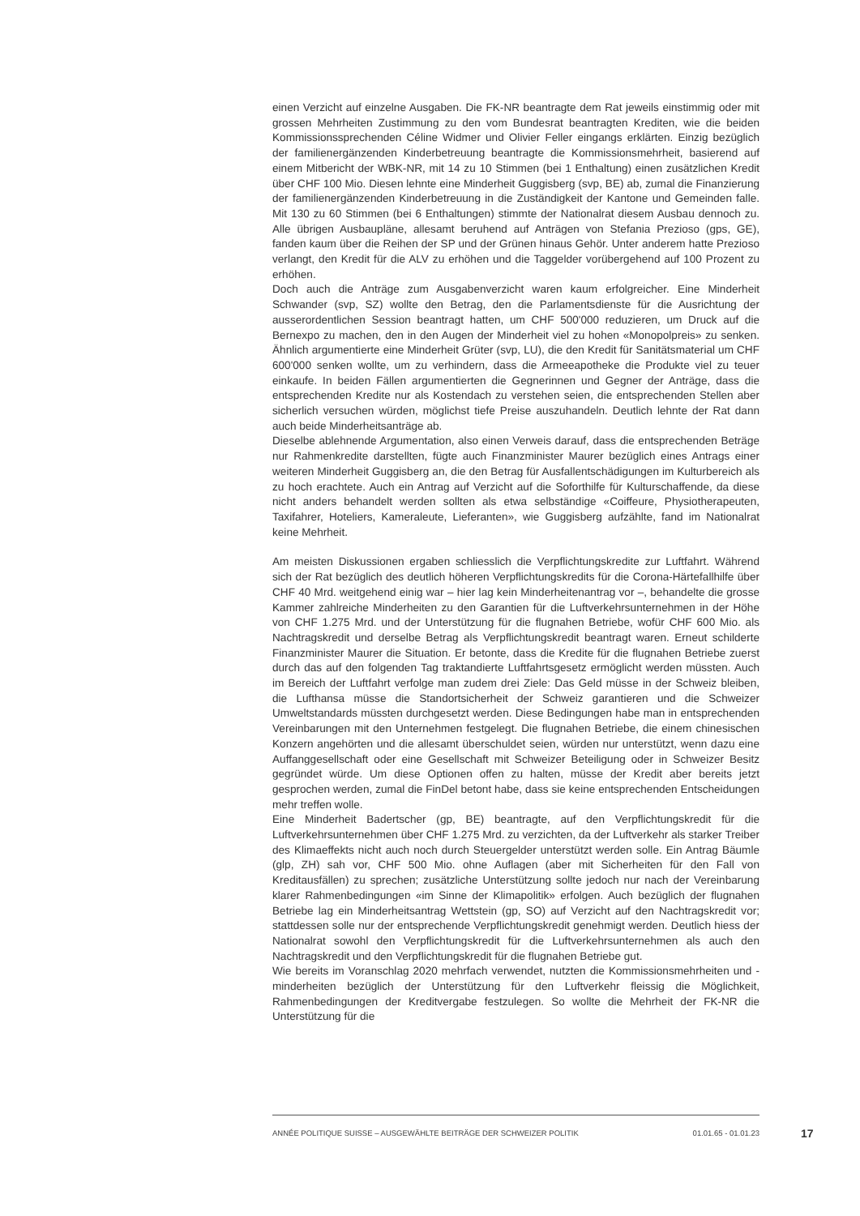einen Verzicht auf einzelne Ausgaben. Die FK-NR beantragte dem Rat jeweils einstimmig oder mit grossen Mehrheiten Zustimmung zu den vom Bundesrat beantragten Krediten, wie die beiden Kommissionssprechenden Céline Widmer und Olivier Feller eingangs erklärten. Einzig bezüglich der familienergänzenden Kinderbetreuung beantragte die Kommissionsmehrheit, basierend auf einem Mitbericht der WBK-NR, mit 14 zu 10 Stimmen (bei 1 Enthaltung) einen zusätzlichen Kredit über CHF 100 Mio. Diesen lehnte eine Minderheit Guggisberg (svp, BE) ab, zumal die Finanzierung der familienergänzenden Kinderbetreuung in die Zuständigkeit der Kantone und Gemeinden falle. Mit 130 zu 60 Stimmen (bei 6 Enthaltungen) stimmte der Nationalrat diesem Ausbau dennoch zu. Alle übrigen Ausbaupläne, allesamt beruhend auf Anträgen von Stefania Prezioso (gps, GE), fanden kaum über die Reihen der SP und der Grünen hinaus Gehör. Unter anderem hatte Prezioso verlangt, den Kredit für die ALV zu erhöhen und die Taggelder vorübergehend auf 100 Prozent zu erhöhen.
Doch auch die Anträge zum Ausgabenverzicht waren kaum erfolgreicher. Eine Minderheit Schwander (svp, SZ) wollte den Betrag, den die Parlamentsdienste für die Ausrichtung der ausserordentlichen Session beantragt hatten, um CHF 500'000 reduzieren, um Druck auf die Bernexpo zu machen, den in den Augen der Minderheit viel zu hohen «Monopolpreis» zu senken. Ähnlich argumentierte eine Minderheit Grüter (svp, LU), die den Kredit für Sanitätsmaterial um CHF 600'000 senken wollte, um zu verhindern, dass die Armeeapotheke die Produkte viel zu teuer einkaufe. In beiden Fällen argumentierten die Gegnerinnen und Gegner der Anträge, dass die entsprechenden Kredite nur als Kostendach zu verstehen seien, die entsprechenden Stellen aber sicherlich versuchen würden, möglichst tiefe Preise auszuhandeln. Deutlich lehnte der Rat dann auch beide Minderheitsanträge ab.
Dieselbe ablehnende Argumentation, also einen Verweis darauf, dass die entsprechenden Beträge nur Rahmenkredite darstellten, fügte auch Finanzminister Maurer bezüglich eines Antrags einer weiteren Minderheit Guggisberg an, die den Betrag für Ausfallentschädigungen im Kulturbereich als zu hoch erachtete. Auch ein Antrag auf Verzicht auf die Soforthilfe für Kulturschaffende, da diese nicht anders behandelt werden sollten als etwa selbständige «Coiffeure, Physiotherapeuten, Taxifahrer, Hoteliers, Kameraleute, Lieferanten», wie Guggisberg aufzählte, fand im Nationalrat keine Mehrheit.
Am meisten Diskussionen ergaben schliesslich die Verpflichtungskredite zur Luftfahrt. Während sich der Rat bezüglich des deutlich höheren Verpflichtungskredits für die Corona-Härtefallhilfe über CHF 40 Mrd. weitgehend einig war – hier lag kein Minderheitenantrag vor –, behandelte die grosse Kammer zahlreiche Minderheiten zu den Garantien für die Luftverkehrsunternehmen in der Höhe von CHF 1.275 Mrd. und der Unterstützung für die flugnahen Betriebe, wofür CHF 600 Mio. als Nachtragskredit und derselbe Betrag als Verpflichtungskredit beantragt waren. Erneut schilderte Finanzminister Maurer die Situation. Er betonte, dass die Kredite für die flugnahen Betriebe zuerst durch das auf den folgenden Tag traktandierte Luftfahrtsgesetz ermöglicht werden müssten. Auch im Bereich der Luftfahrt verfolge man zudem drei Ziele: Das Geld müsse in der Schweiz bleiben, die Lufthansa müsse die Standortsicherheit der Schweiz garantieren und die Schweizer Umweltstandards müssten durchgesetzt werden. Diese Bedingungen habe man in entsprechenden Vereinbarungen mit den Unternehmen festgelegt. Die flugnahen Betriebe, die einem chinesischen Konzern angehörten und die allesamt überschuldet seien, würden nur unterstützt, wenn dazu eine Auffanggesellschaft oder eine Gesellschaft mit Schweizer Beteiligung oder in Schweizer Besitz gegründet würde. Um diese Optionen offen zu halten, müsse der Kredit aber bereits jetzt gesprochen werden, zumal die FinDel betont habe, dass sie keine entsprechenden Entscheidungen mehr treffen wolle.
Eine Minderheit Badertscher (gp, BE) beantragte, auf den Verpflichtungskredit für die Luftverkehrsunternehmen über CHF 1.275 Mrd. zu verzichten, da der Luftverkehr als starker Treiber des Klimaeffekts nicht auch noch durch Steuergelder unterstützt werden solle. Ein Antrag Bäumle (glp, ZH) sah vor, CHF 500 Mio. ohne Auflagen (aber mit Sicherheiten für den Fall von Kreditausfällen) zu sprechen; zusätzliche Unterstützung sollte jedoch nur nach der Vereinbarung klarer Rahmenbedingungen «im Sinne der Klimapolitik» erfolgen. Auch bezüglich der flugnahen Betriebe lag ein Minderheitsantrag Wettstein (gp, SO) auf Verzicht auf den Nachtragskredit vor; stattdessen solle nur der entsprechende Verpflichtungskredit genehmigt werden. Deutlich hiess der Nationalrat sowohl den Verpflichtungskredit für die Luftverkehrsunternehmen als auch den Nachtragskredit und den Verpflichtungskredit für die flugnahen Betriebe gut.
Wie bereits im Voranschlag 2020 mehrfach verwendet, nutzten die Kommissionsmehrheiten und -minderheiten bezüglich der Unterstützung für den Luftverkehr fleissig die Möglichkeit, Rahmenbedingungen der Kreditvergabe festzulegen. So wollte die Mehrheit der FK-NR die Unterstützung für die
ANNÉE POLITIQUE SUISSE – AUSGEWÄHLTE BEITRÄGE DER SCHWEIZER POLITIK 01.01.65 - 01.01.23
17